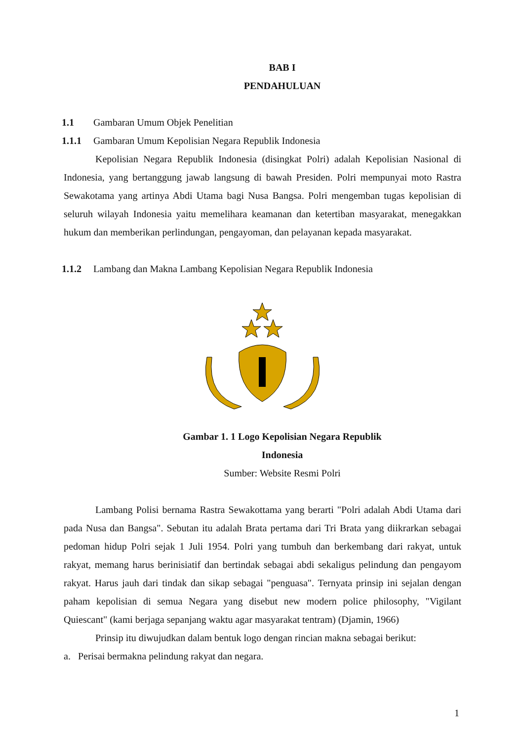BAB I
PENDAHULUAN
1.1 Gambaran Umum Objek Penelitian
1.1.1 Gambaran Umum Kepolisian Negara Republik Indonesia
Kepolisian Negara Republik Indonesia (disingkat Polri) adalah Kepolisian Nasional di Indonesia, yang bertanggung jawab langsung di bawah Presiden. Polri mempunyai moto Rastra Sewakotama yang artinya Abdi Utama bagi Nusa Bangsa. Polri mengemban tugas kepolisian di seluruh wilayah Indonesia yaitu memelihara keamanan dan ketertiban masyarakat, menegakkan hukum dan memberikan perlindungan, pengayoman, dan pelayanan kepada masyarakat.
1.1.2 Lambang dan Makna Lambang Kepolisian Negara Republik Indonesia
Gambar 1. 1 Logo Kepolisian Negara Republik
Indonesia
Sumber: Website Resmi Polri
Lambang Polisi bernama Rastra Sewakottama yang berarti "Polri adalah Abdi Utama dari pada Nusa dan Bangsa". Sebutan itu adalah Brata pertama dari Tri Brata yang diikrarkan sebagai pedoman hidup Polri sejak 1 Juli 1954. Polri yang tumbuh dan berkembang dari rakyat, untuk rakyat, memang harus berinisiatif dan bertindak sebagai abdi sekaligus pelindung dan pengayom rakyat. Harus jauh dari tindak dan sikap sebagai "penguasa". Ternyata prinsip ini sejalan dengan paham kepolisian di semua Negara yang disebut new modern police philosophy, "Vigilant Quiescant" (kami berjaga sepanjang waktu agar masyarakat tentram) (Djamin, 1966)
Prinsip itu diwujudkan dalam bentuk logo dengan rincian makna sebagai berikut:
a. Perisai bermakna pelindung rakyat dan negara.
1